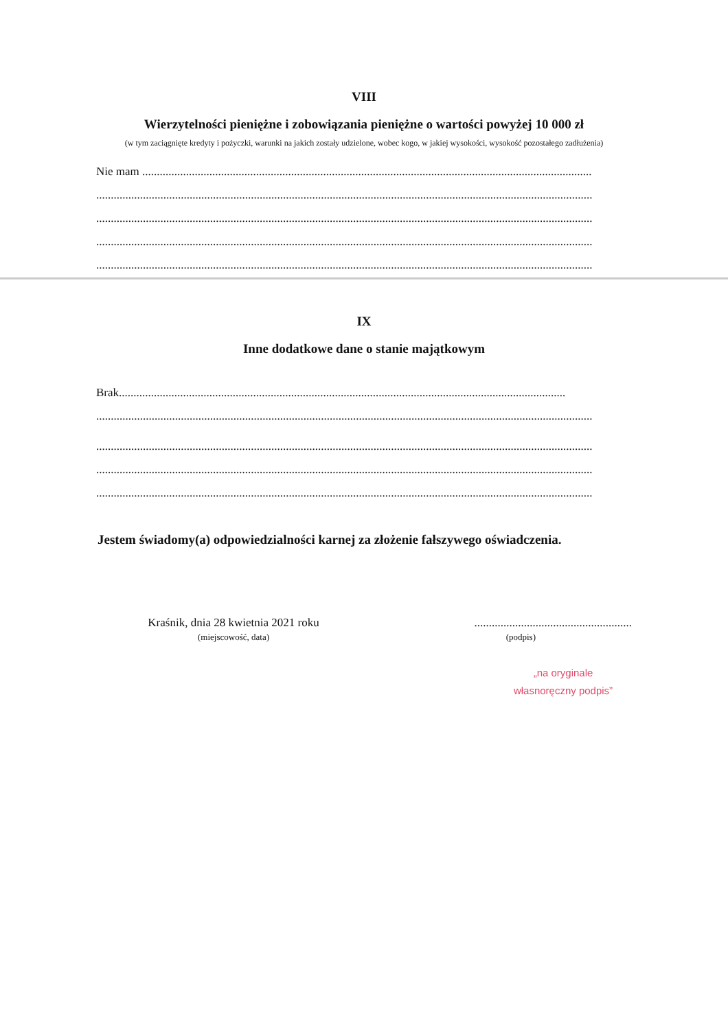VIII
Wierzytelności pieniężne i zobowiązania pieniężne o wartości powyżej 10 000 zł
(w tym zaciągnięte kredyty i pożyczki, warunki na jakich zostały udzielone, wobec kogo, w jakiej wysokości, wysokość pozostałego zadłużenia)
Nie mam ..........................................................................................................................................................
..........................................................................................................................................................................
..........................................................................................................................................................................
..........................................................................................................................................................................
..........................................................................................................................................................................
IX
Inne dodatkowe dane o stanie majątkowym
Brak.........................................................................................................................................................
..........................................................................................................................................................................
..........................................................................................................................................................................
..........................................................................................................................................................................
..........................................................................................................................................................................
Jestem świadomy(a) odpowiedzialności karnej za złożenie fałszywego oświadczenia.
Kraśnik, dnia 28 kwietnia 2021 roku
(miejscowość, data)
......................................................
(podpis)
„na oryginale
własnoręczny podpis”